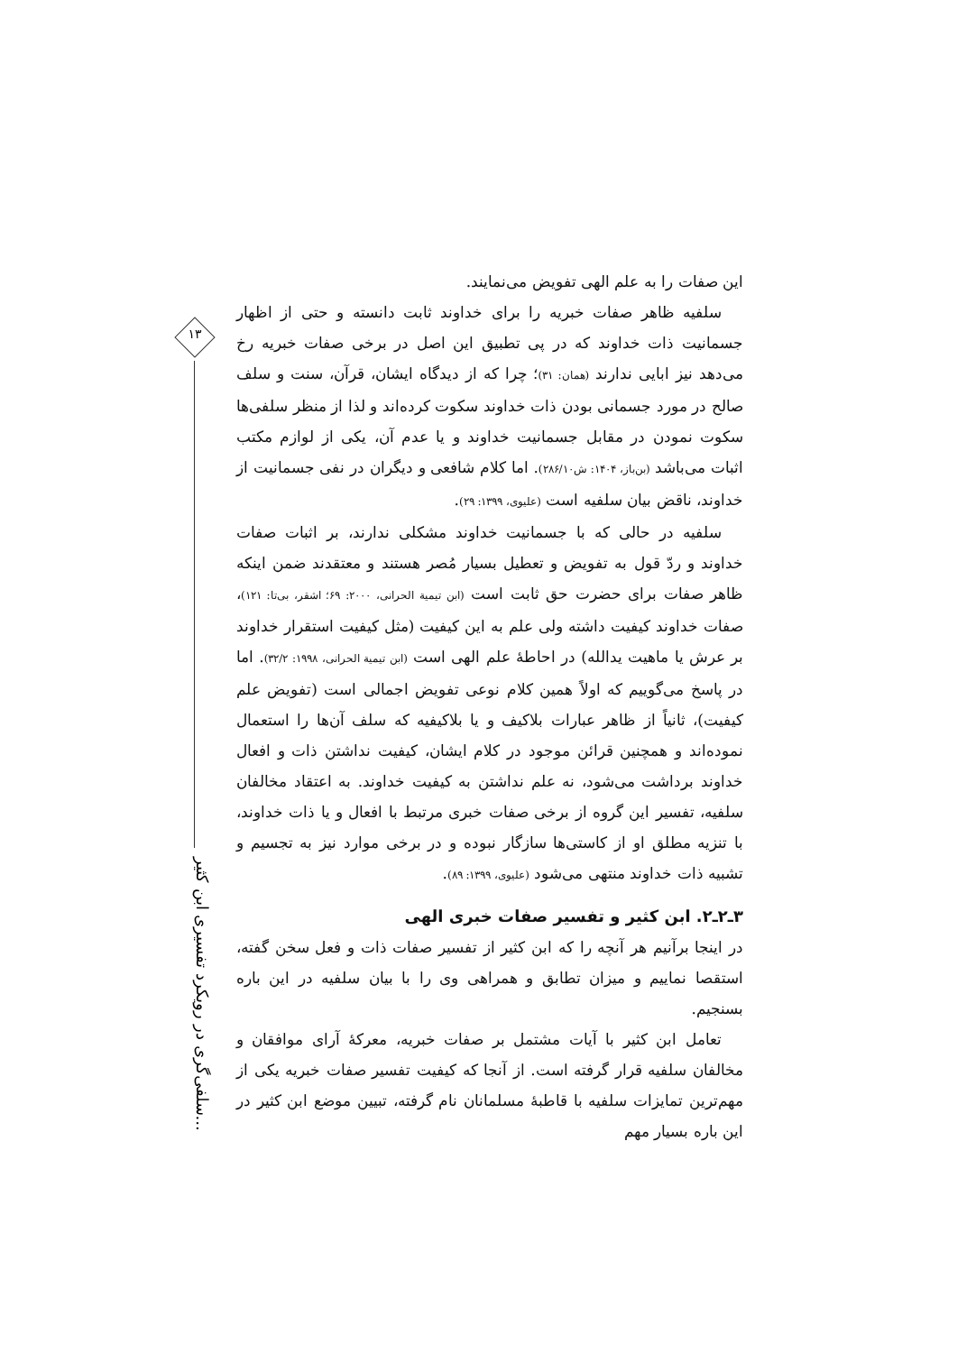۱۳
سلفی‌گری در رویکرد تفسیری ابن کثیر...
این صفات را به علم الهی تفویض می‌نمایند.
سلفیه ظاهر صفات خبریه را برای خداوند ثابت دانسته و حتی از اظهار جسمانیت ذات خداوند که در پی تطبیق این اصل در برخی صفات خبریه رخ می‌دهد نیز ابایی ندارند (همان: ۳۱)؛ چرا که از دیدگاه ایشان، قرآن، سنت و سلف صالح در مورد جسمانی بودن ذات خداوند سکوت کرده‌اند و لذا از منظر سلفی‌ها سکوت نمودن در مقابل جسمانیت خداوند و یا عدم آن، یکی از لوازم مکتب اثبات می‌باشد (بن‌باز، ۱۴۰۴: ش۲۸۶/۱۰). اما کلام شافعی و دیگران در نفی جسمانیت از خداوند، ناقض بیان سلفیه است (علیوی، ۱۳۹۹: ۲۹).
سلفیه در حالی که با جسمانیت خداوند مشکلی ندارند، بر اثبات صفات خداوند و ردّ قول به تفویض و تعطیل بسیار مُصر هستند و معتقدند ضمن اینکه ظاهر صفات برای حضرت حق ثابت است (ابن تیمیة الحرانی، ۲۰۰۰: ۶۹؛ اشقر، بی‌تا: ۱۲۱)، صفات خداوند کیفیت داشته ولی علم به این کیفیت (مثل کیفیت استقرار خداوند بر عرش یا ماهیت یدالله) در احاطهٔ علم الهی است (ابن تیمیة الحرانی، ۱۹۹۸: ۳۲/۲). اما در پاسخ می‌گوییم که اولاً همین کلام نوعی تفویض اجمالی است (تفویض علم کیفیت)، ثانیاً از ظاهر عبارات بلاکیف و یا بلاکیفیه که سلف آن‌ها را استعمال نموده‌اند و همچنین قرائن موجود در کلام ایشان، کیفیت نداشتن ذات و افعال خداوند برداشت می‌شود، نه علم نداشتن به کیفیت خداوند. به اعتقاد مخالفان سلفیه، تفسیر این گروه از برخی صفات خبری مرتبط با افعال و یا ذات خداوند، با تنزیه مطلق او از کاستی‌ها سازگار نبوده و در برخی موارد نیز به تجسیم و تشبیه ذات خداوند منتهی می‌شود (علیوی، ۱۳۹۹: ۸۹).
۳ـ۲ـ۲. ابن کثیر و تفسیر صفات خبری الهی
در اینجا برآنیم هر آنچه را که ابن کثیر از تفسیر صفات ذات و فعل سخن گفته، استقصا نماییم و میزان تطابق و همراهی وی را با بیان سلفیه در این باره بسنجیم.
تعامل ابن کثیر با آیات مشتمل بر صفات خبریه، معرکهٔ آرای موافقان و مخالفان سلفیه قرار گرفته است. از آنجا که کیفیت تفسیر صفات خبریه یکی از مهم‌ترین تمایزات سلفیه با قاطبهٔ مسلمانان نام گرفته، تبیین موضع ابن کثیر در این باره بسیار مهم